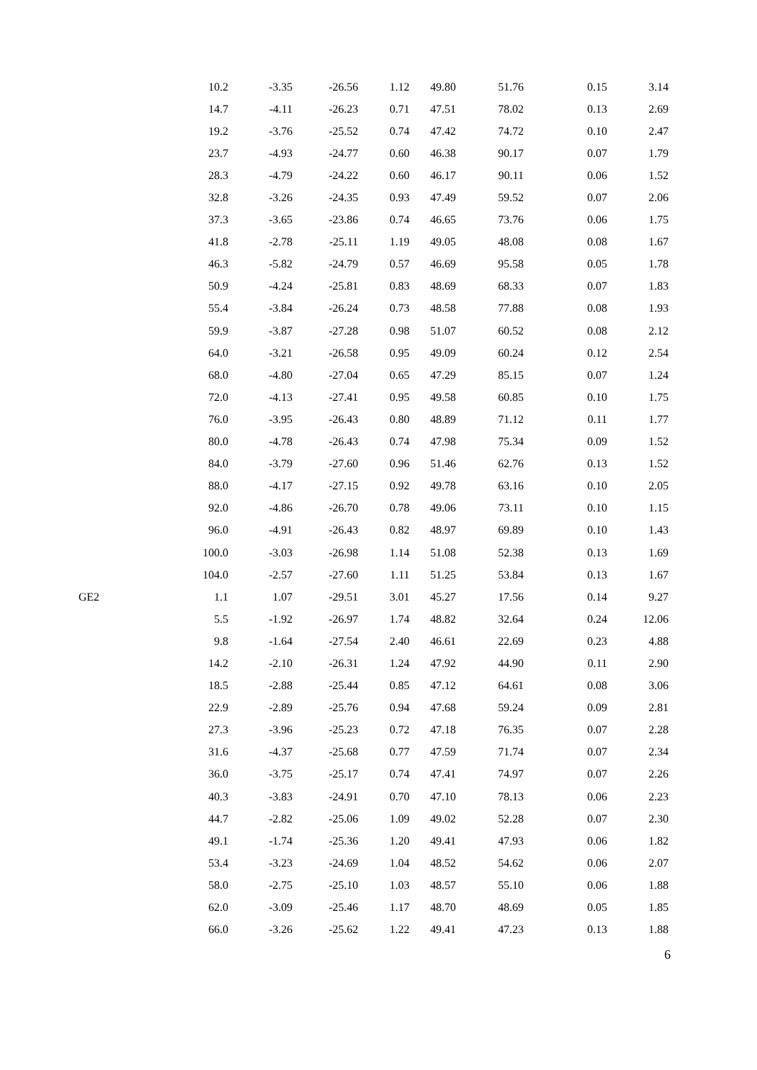| | 10.2 | -3.35 | -26.56 | 1.12 | 49.80 | 51.76 | 0.15 | 3.14 |
| | 14.7 | -4.11 | -26.23 | 0.71 | 47.51 | 78.02 | 0.13 | 2.69 |
| | 19.2 | -3.76 | -25.52 | 0.74 | 47.42 | 74.72 | 0.10 | 2.47 |
| | 23.7 | -4.93 | -24.77 | 0.60 | 46.38 | 90.17 | 0.07 | 1.79 |
| | 28.3 | -4.79 | -24.22 | 0.60 | 46.17 | 90.11 | 0.06 | 1.52 |
| | 32.8 | -3.26 | -24.35 | 0.93 | 47.49 | 59.52 | 0.07 | 2.06 |
| | 37.3 | -3.65 | -23.86 | 0.74 | 46.65 | 73.76 | 0.06 | 1.75 |
| | 41.8 | -2.78 | -25.11 | 1.19 | 49.05 | 48.08 | 0.08 | 1.67 |
| | 46.3 | -5.82 | -24.79 | 0.57 | 46.69 | 95.58 | 0.05 | 1.78 |
| | 50.9 | -4.24 | -25.81 | 0.83 | 48.69 | 68.33 | 0.07 | 1.83 |
| | 55.4 | -3.84 | -26.24 | 0.73 | 48.58 | 77.88 | 0.08 | 1.93 |
| | 59.9 | -3.87 | -27.28 | 0.98 | 51.07 | 60.52 | 0.08 | 2.12 |
| | 64.0 | -3.21 | -26.58 | 0.95 | 49.09 | 60.24 | 0.12 | 2.54 |
| | 68.0 | -4.80 | -27.04 | 0.65 | 47.29 | 85.15 | 0.07 | 1.24 |
| | 72.0 | -4.13 | -27.41 | 0.95 | 49.58 | 60.85 | 0.10 | 1.75 |
| | 76.0 | -3.95 | -26.43 | 0.80 | 48.89 | 71.12 | 0.11 | 1.77 |
| | 80.0 | -4.78 | -26.43 | 0.74 | 47.98 | 75.34 | 0.09 | 1.52 |
| | 84.0 | -3.79 | -27.60 | 0.96 | 51.46 | 62.76 | 0.13 | 1.52 |
| | 88.0 | -4.17 | -27.15 | 0.92 | 49.78 | 63.16 | 0.10 | 2.05 |
| | 92.0 | -4.86 | -26.70 | 0.78 | 49.06 | 73.11 | 0.10 | 1.15 |
| | 96.0 | -4.91 | -26.43 | 0.82 | 48.97 | 69.89 | 0.10 | 1.43 |
| | 100.0 | -3.03 | -26.98 | 1.14 | 51.08 | 52.38 | 0.13 | 1.69 |
| | 104.0 | -2.57 | -27.60 | 1.11 | 51.25 | 53.84 | 0.13 | 1.67 |
| GE2 | 1.1 | 1.07 | -29.51 | 3.01 | 45.27 | 17.56 | 0.14 | 9.27 |
| | 5.5 | -1.92 | -26.97 | 1.74 | 48.82 | 32.64 | 0.24 | 12.06 |
| | 9.8 | -1.64 | -27.54 | 2.40 | 46.61 | 22.69 | 0.23 | 4.88 |
| | 14.2 | -2.10 | -26.31 | 1.24 | 47.92 | 44.90 | 0.11 | 2.90 |
| | 18.5 | -2.88 | -25.44 | 0.85 | 47.12 | 64.61 | 0.08 | 3.06 |
| | 22.9 | -2.89 | -25.76 | 0.94 | 47.68 | 59.24 | 0.09 | 2.81 |
| | 27.3 | -3.96 | -25.23 | 0.72 | 47.18 | 76.35 | 0.07 | 2.28 |
| | 31.6 | -4.37 | -25.68 | 0.77 | 47.59 | 71.74 | 0.07 | 2.34 |
| | 36.0 | -3.75 | -25.17 | 0.74 | 47.41 | 74.97 | 0.07 | 2.26 |
| | 40.3 | -3.83 | -24.91 | 0.70 | 47.10 | 78.13 | 0.06 | 2.23 |
| | 44.7 | -2.82 | -25.06 | 1.09 | 49.02 | 52.28 | 0.07 | 2.30 |
| | 49.1 | -1.74 | -25.36 | 1.20 | 49.41 | 47.93 | 0.06 | 1.82 |
| | 53.4 | -3.23 | -24.69 | 1.04 | 48.52 | 54.62 | 0.06 | 2.07 |
| | 58.0 | -2.75 | -25.10 | 1.03 | 48.57 | 55.10 | 0.06 | 1.88 |
| | 62.0 | -3.09 | -25.46 | 1.17 | 48.70 | 48.69 | 0.05 | 1.85 |
| | 66.0 | -3.26 | -25.62 | 1.22 | 49.41 | 47.23 | 0.13 | 1.88 |
6